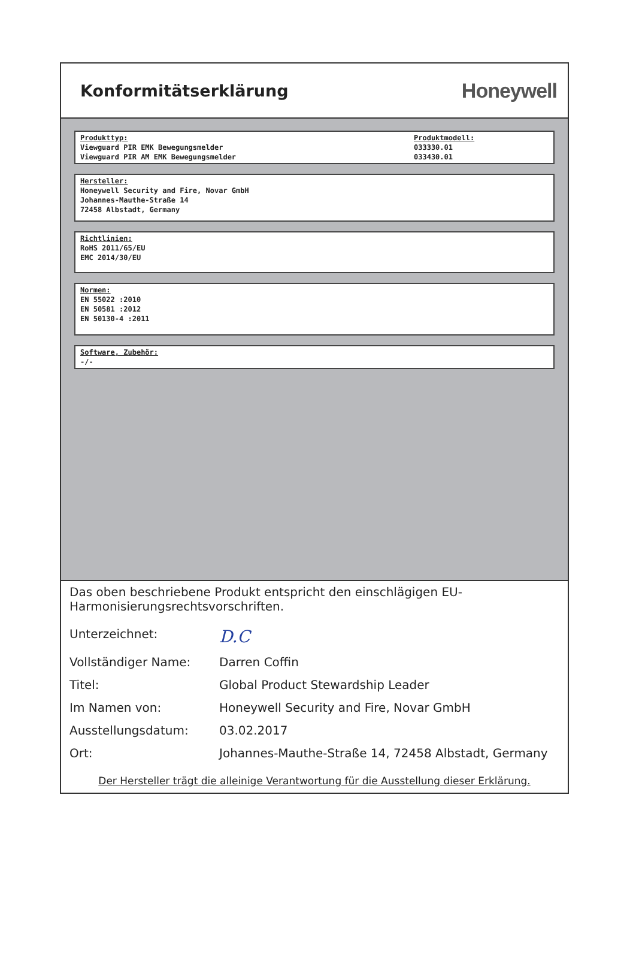Konformitätserklärung
Honeywell
Produkttyp:
Viewguard PIR EMK Bewegungsmelder
Viewguard PIR AM EMK Bewegungsmelder
Produktmodell:
033330.01
033430.01
Hersteller:
Honeywell Security and Fire, Novar GmbH
Johannes-Mauthe-Straße 14
72458 Albstadt, Germany
Richtlinien:
RoHS 2011/65/EU
EMC 2014/30/EU
Normen:
EN 55022 :2010
EN 50581 :2012
EN 50130-4 :2011
Software, Zubehör:
-/-
Das oben beschriebene Produkt entspricht den einschlägigen EU-Harmonisierungsrechtsvorschriften.
Unterzeichnet: D.C
Vollständiger Name: Darren Coffin
Titel: Global Product Stewardship Leader
Im Namen von: Honeywell Security and Fire, Novar GmbH
Ausstellungsdatum: 03.02.2017
Ort: Johannes-Mauthe-Straße 14, 72458 Albstadt, Germany
Der Hersteller trägt die alleinige Verantwortung für die Ausstellung dieser Erklärung.